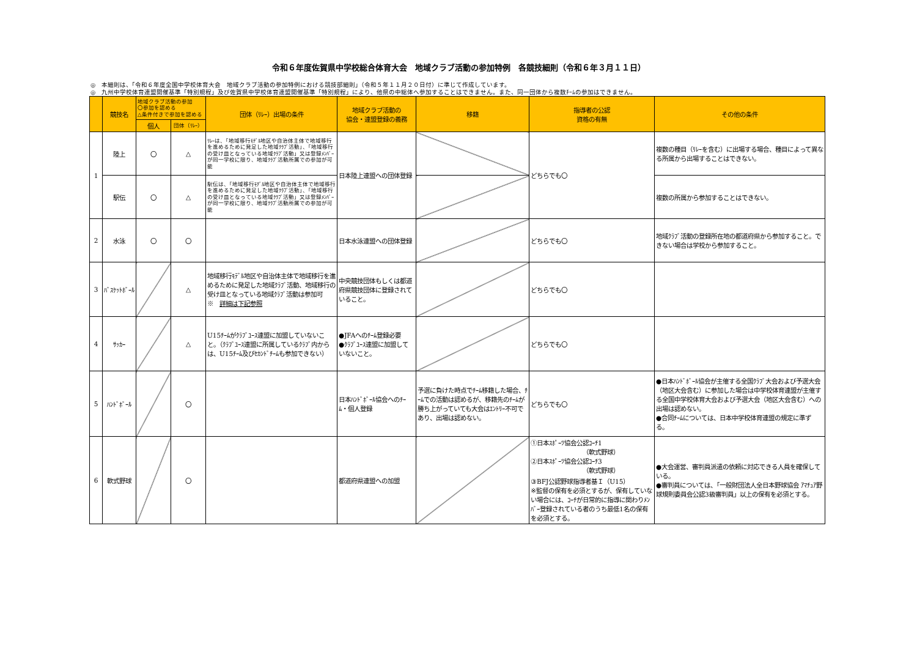令和６年度佐賀県中学校総合体育大会　地域クラブ活動の参加特例　各競技細則（令和６年３月１１日）
◎　本細則は、「令和６年度全国中学校体育大会　地域クラブ活動の参加特例における競技部細則」（令和５年１１月２０日付）に準じて作成しています。
◎　九州中学校体育連盟開催基準「特別規程」及び佐賀県中学校体育連盟開催基準「特別規程」により、他県の中総体へ参加することはできません。また、同一団体から複数ﾁｰﾑの参加はできません。
| | 競技名 | 地域クラブ活動の参加 〇参加を認める △条件付きで参加を認める | | 団体（ﾘﾚｰ）出場の条件 | 地域クラブ活動の 協会・連盟登録の義務 | 移籍 | 指導者の公認 資格の有無 | その他の条件 |
| --- | --- | --- | --- | --- | --- | --- | --- | --- |
| | | 個人 | 団体（ﾘﾚｰ） | | | | | |
| 1 | 陸上 | 〇 | △ | ﾘﾚｰは、「地域移行ﾓﾃﾞﾙ地区や自治体主体で地域移行を進めるために発足した地域ｸﾗﾌﾞ活動」、「地域移行の受け皿となっている地域ｸﾗﾌﾞ活動」又は登録ﾒﾝﾊﾞｰが同一学校に限り、地域ｸﾗﾌﾞ活動所属での参加が可能 | 日本陸上連盟への団体登録 | | どちらでも〇 | 複数の種目（ﾘﾚｰを含む）に出場する場合、種目によって異なる所属から出場することはできない。 |
| | 駅伝 | 〇 | △ | 駅伝は、「地域移行ﾓﾃﾞﾙ地区や自治体主体で地域移行を進めるために発足した地域ｸﾗﾌﾞ活動」、「地域移行の受け皿となっている地域ｸﾗﾌﾞ活動」又は登録ﾒﾝﾊﾞｰが同一学校に限り、地域ｸﾗﾌﾞ活動所属での参加が可能 | | | | 複数の所属から参加することはできない。 |
| 2 | 水泳 | 〇 | 〇 | | 日本水泳連盟への団体登録 | | どちらでも〇 | 地域ｸﾗﾌﾞ活動の登録所在地の都道府県から参加すること。できない場合は学校から参加すること。 |
| 3 | ﾊﾞｽｹｯﾄﾎﾞｰﾙ | | △ | 地域移行ﾓﾃﾞﾙ地区や自治体主体で地域移行を進めるために発足した地域ｸﾗﾌﾞ活動、地域移行の受け皿となっている地域ｸﾗﾌﾞ活動は参加可 ※ 詳細は下記参照 | 中央競技団体もしくは都道府県競技団体に登録されていること。 | | どちらでも〇 | |
| 4 | ｻｯｶｰ | | △ | U15ﾁｰﾑがｸﾗﾌﾞﾕｰｽ連盟に加盟していないこと。（ｸﾗﾌﾞﾕｰｽ連盟に所属しているｸﾗﾌﾞ内からは、U15ﾁｰﾑ及びｾｶﾝﾄﾞﾁｰﾑも参加できない） | ●JFAへのﾁｰﾑ登録必要 ●ｸﾗﾌﾞﾕｰｽ連盟に加盟していないこと。 | | どちらでも〇 | |
| 5 | ﾊﾝﾄﾞﾎﾞｰﾙ | | 〇 | | 日本ﾊﾝﾄﾞﾎﾞｰﾙ協会へのﾁｰﾑ・個人登録 | 予選に負けた時点でﾁｰﾑ移籍した場合、ﾁｰﾑでの活動は認めるが、移籍先のﾁｰﾑが勝ち上がっていても大会はｴﾝﾄﾘｰ不可であり、出場は認めない。 | どちらでも〇 | ●日本ﾊﾝﾄﾞﾎﾞｰﾙ協会が主催する全国ｸﾗﾌﾞ大会および予選大会（地区大会含む）に参加した場合は中学校体育連盟が主催する全国中学校体育大会および予選大会（地区大会含む）への出場は認めない。 ●合同ﾁｰﾑについては、日本中学校体育連盟の規定に準ずる。 |
| 6 | 軟式野球 | | 〇 | | 都道府県連盟への加盟 | | ①日本ｽﾎﾟｰﾂ協会公認ｺｰﾁ1 （軟式野球） ②日本ｽﾎﾟｰﾂ協会公認ｺｰﾁ3 （軟式野球） ③BFJ公認野球指導者基Ｉ（U15） ※監督の保有を必須とするが、保有していない場合には、ｺｰﾁが日常的に指導に関わりﾒﾝﾊﾞｰ登録されている者のうち最低1名の保有を必須とする。 | ●大会運営、審判員派遣の依頼に対応できる人員を確保している。 ●審判員については、「一般財団法人全日本野球協会 ｱﾏﾁｭｱ野球規則委員会公認3級審判員」以上の保有を必須とする。 |